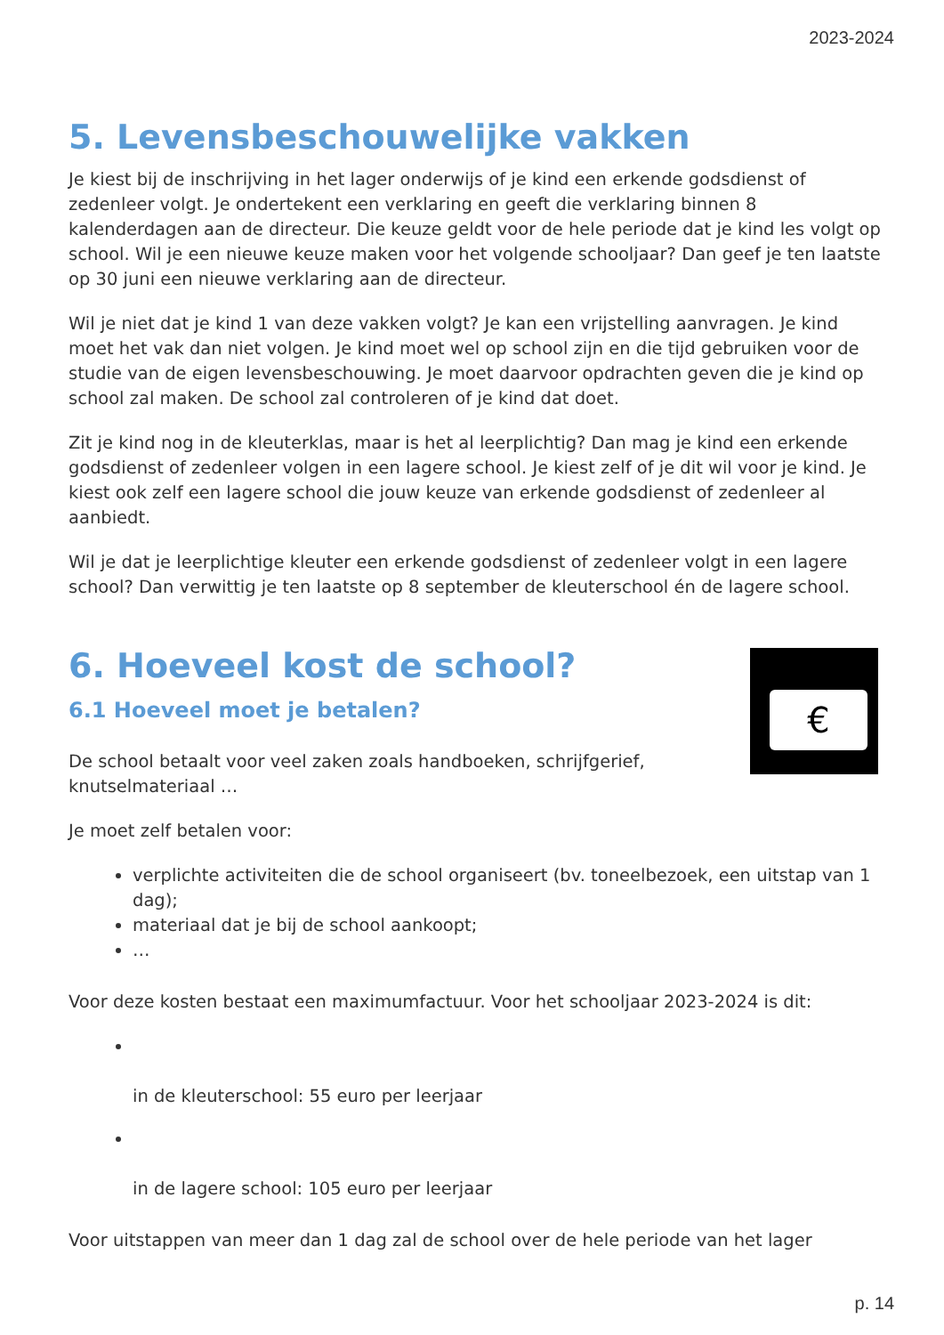2023-2024
5. Levensbeschouwelijke vakken
Je kiest bij de inschrijving in het lager onderwijs of je kind een erkende godsdienst of zedenleer volgt. Je ondertekent een verklaring en geeft die verklaring binnen 8 kalenderdagen aan de directeur. Die keuze geldt voor de hele periode dat je kind les volgt op school. Wil je een nieuwe keuze maken voor het volgende schooljaar? Dan geef je ten laatste op 30 juni een nieuwe verklaring aan de directeur.
Wil je niet dat je kind 1 van deze vakken volgt? Je kan een vrijstelling aanvragen. Je kind moet het vak dan niet volgen. Je kind moet wel op school zijn en die tijd gebruiken voor de studie van de eigen levensbeschouwing. Je moet daarvoor opdrachten geven die je kind op school zal maken. De school zal controleren of je kind dat doet.
Zit je kind nog in de kleuterklas, maar is het al leerplichtig? Dan mag je kind een erkende godsdienst of zedenleer volgen in een lagere school. Je kiest zelf of je dit wil voor je kind. Je kiest ook zelf een lagere school die jouw keuze van erkende godsdienst of zedenleer al aanbiedt.
Wil je dat je leerplichtige kleuter een erkende godsdienst of zedenleer volgt in een lagere school? Dan verwittig je ten laatste op 8 september de kleuterschool én de lagere school.
€
6. Hoeveel kost de school?
6.1 Hoeveel moet je betalen?
De school betaalt voor veel zaken zoals handboeken, schrijfgerief, knutselmateriaal …
Je moet zelf betalen voor:
verplichte activiteiten die de school organiseert (bv. toneelbezoek, een uitstap van 1 dag);
materiaal dat je bij de school aankoopt;
…
Voor deze kosten bestaat een maximumfactuur. Voor het schooljaar 2023-2024 is dit:
in de kleuterschool: 55 euro per leerjaar
in de lagere school: 105 euro per leerjaar
Voor uitstappen van meer dan 1 dag zal de school over de hele periode van het lager
p. 14